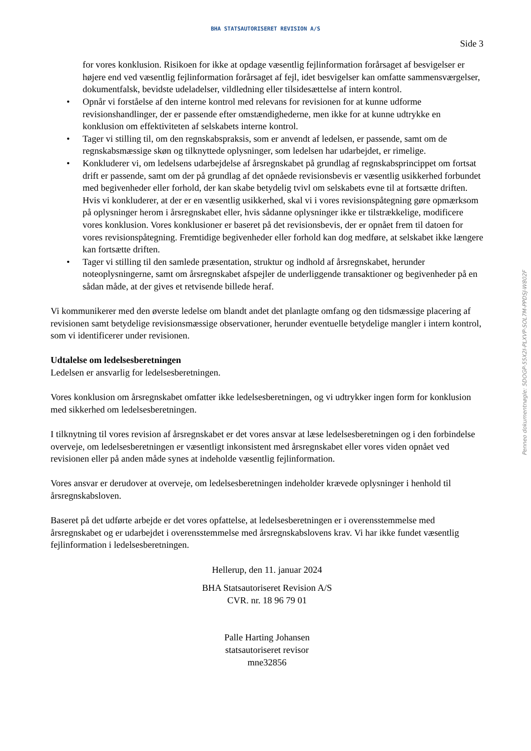BHA STATSAUTORISERET REVISION A/S
Side 3
for vores konklusion. Risikoen for ikke at opdage væsentlig fejlinformation forårsaget af besvigelser er højere end ved væsentlig fejlinformation forårsaget af fejl, idet besvigelser kan omfatte sammensværgelser, dokumentfalsk, bevidste udeladelser, vildledning eller tilsidesættelse af intern kontrol.
• Opnår vi forståelse af den interne kontrol med relevans for revisionen for at kunne udforme revisionshandlinger, der er passende efter omstændighederne, men ikke for at kunne udtrykke en konklusion om effektiviteten af selskabets interne kontrol.
• Tager vi stilling til, om den regnskabspraksis, som er anvendt af ledelsen, er passende, samt om de regnskabsmæssige skøn og tilknyttede oplysninger, som ledelsen har udarbejdet, er rimelige.
• Konkluderer vi, om ledelsens udarbejdelse af årsregnskabet på grundlag af regnskabsprincippet om fortsat drift er passende, samt om der på grundlag af det opnåede revisionsbevis er væsentlig usikkerhed forbundet med begivenheder eller forhold, der kan skabe betydelig tvivl om selskabets evne til at fortsætte driften. Hvis vi konkluderer, at der er en væsentlig usikkerhed, skal vi i vores revisionspåtegning gøre opmærksom på oplysninger herom i årsregnskabet eller, hvis sådanne oplysninger ikke er tilstrækkelige, modificere vores konklusion. Vores konklusioner er baseret på det revisionsbevis, der er opnået frem til datoen for vores revisionspåtegning. Fremtidige begivenheder eller forhold kan dog medføre, at selskabet ikke længere kan fortsætte driften.
• Tager vi stilling til den samlede præsentation, struktur og indhold af årsregnskabet, herunder noteoplysningerne, samt om årsregnskabet afspejler de underliggende transaktioner og begivenheder på en sådan måde, at der gives et retvisende billede heraf.
Vi kommunikerer med den øverste ledelse om blandt andet det planlagte omfang og den tidsmæssige placering af revisionen samt betydelige revisionsmæssige observationer, herunder eventuelle betydelige mangler i intern kontrol, som vi identificerer under revisionen.
Udtalelse om ledelsesberetningen
Ledelsen er ansvarlig for ledelsesberetningen.
Vores konklusion om årsregnskabet omfatter ikke ledelsesberetningen, og vi udtrykker ingen form for konklusion med sikkerhed om ledelsesberetningen.
I tilknytning til vores revision af årsregnskabet er det vores ansvar at læse ledelsesberetningen og i den forbindelse overveje, om ledelsesberetningen er væsentligt inkonsistent med årsregnskabet eller vores viden opnået ved revisionen eller på anden måde synes at indeholde væsentlig fejlinformation.
Vores ansvar er derudover at overveje, om ledelsesberetningen indeholder krævede oplysninger i henhold til årsregnskabsloven.
Baseret på det udførte arbejde er det vores opfattelse, at ledelsesberetningen er i overensstemmelse med årsregnskabet og er udarbejdet i overensstemmelse med årsregnskabslovens krav. Vi har ikke fundet væsentlig fejlinformation i ledelsesberetningen.
Hellerup, den 11. januar 2024
BHA Statsautoriseret Revision A/S
CVR. nr. 18 96 79 01
Palle Harting Johansen
statsautoriseret revisor
mne32856
Penneo dokumentnøgle: 5DOGP-55X2I-PLXVP-SOL7M-PPDSJ-W802F